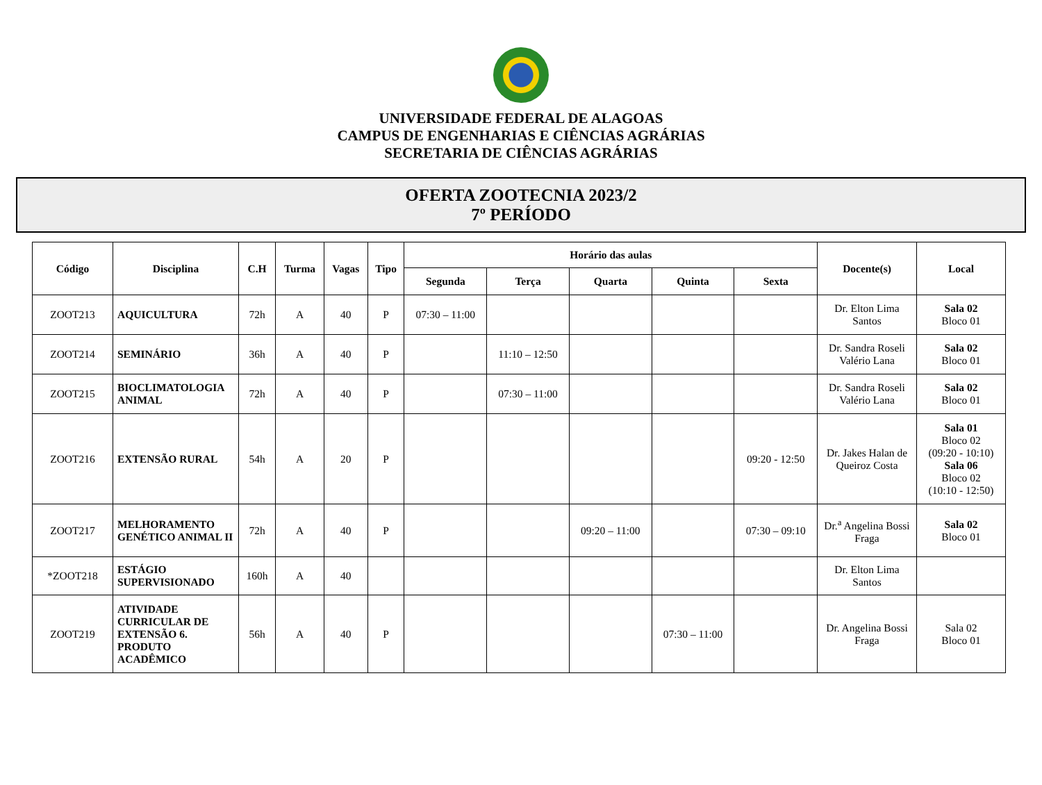UNIVERSIDADE FEDERAL DE ALAGOAS
CAMPUS DE ENGENHARIAS E CIÊNCIAS AGRÁRIAS
SECRETARIA DE CIÊNCIAS AGRÁRIAS
OFERTA ZOOTECNIA 2023/2
7º PERÍODO
| Código | Disciplina | C.H | Turma | Vagas | Tipo | Horário das aulas | | | | | Docente(s) | Local |
| --- | --- | --- | --- | --- | --- | --- | --- | --- | --- | --- | --- | --- |
| | | | | | | Segunda | Terça | Quarta | Quinta | Sexta | | |
| ZOOT213 | AQUICULTURA | 72h | A | 40 | P | 07:30 – 11:00 | | | | | Dr. Elton Lima Santos | Sala 02 Bloco 01 |
| ZOOT214 | SEMINÁRIO | 36h | A | 40 | P | | 11:10 – 12:50 | | | | Dr. Sandra Roseli Valério Lana | Sala 02 Bloco 01 |
| ZOOT215 | BIOCLIMATOLOGIA ANIMAL | 72h | A | 40 | P | | 07:30 – 11:00 | | | | Dr. Sandra Roseli Valério Lana | Sala 02 Bloco 01 |
| ZOOT216 | EXTENSÃO RURAL | 54h | A | 20 | P | | | | | 09:20 - 12:50 | Dr. Jakes Halan de Queiroz Costa | Sala 01 Bloco 02 (09:20 - 10:10) Sala 06 Bloco 02 (10:10 - 12:50) |
| ZOOT217 | MELHORAMENTO GENÉTICO ANIMAL II | 72h | A | 40 | P | | | 09:20 – 11:00 | | 07:30 – 09:10 | Dr.<sup>a</sup> Angelina Bossi Fraga | Sala 02 Bloco 01 |
| *ZOOT218 | ESTÁGIO SUPERVISIONADO | 160h | A | 40 | | | | | | | Dr. Elton Lima Santos | |
| ZOOT219 | ATIVIDADE CURRICULAR DE EXTENSÃO 6. PRODUTO ACADÊMICO | 56h | A | 40 | P | | | | 07:30 – 11:00 | | Dr. Angelina Bossi Fraga | Sala 02 Bloco 01 |